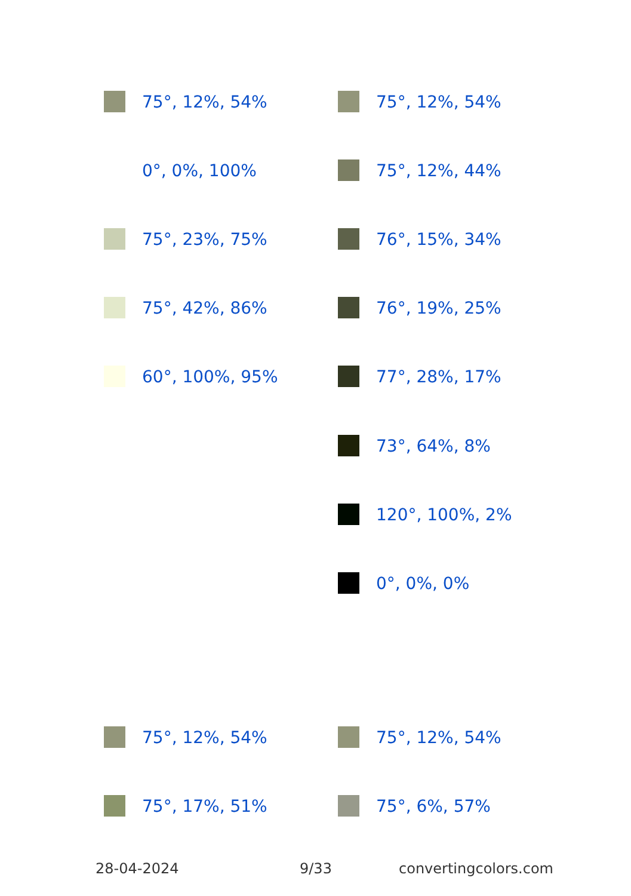75°, 12%, 54% 75°, 12%, 54%
0°, 0%, 100% 75°, 12%, 44%
75°, 23%, 75% 76°, 15%, 34%
75°, 42%, 86% 76°, 19%, 25%
60°, 100%, 95% 77°, 28%, 17%
73°, 64%, 8%
120°, 100%, 2%
0°, 0%, 0%
75°, 12%, 54% 75°, 12%, 54%
75°, 17%, 51% 75°, 6%, 57%
28-04-2024 9/33 convertingcolors.com